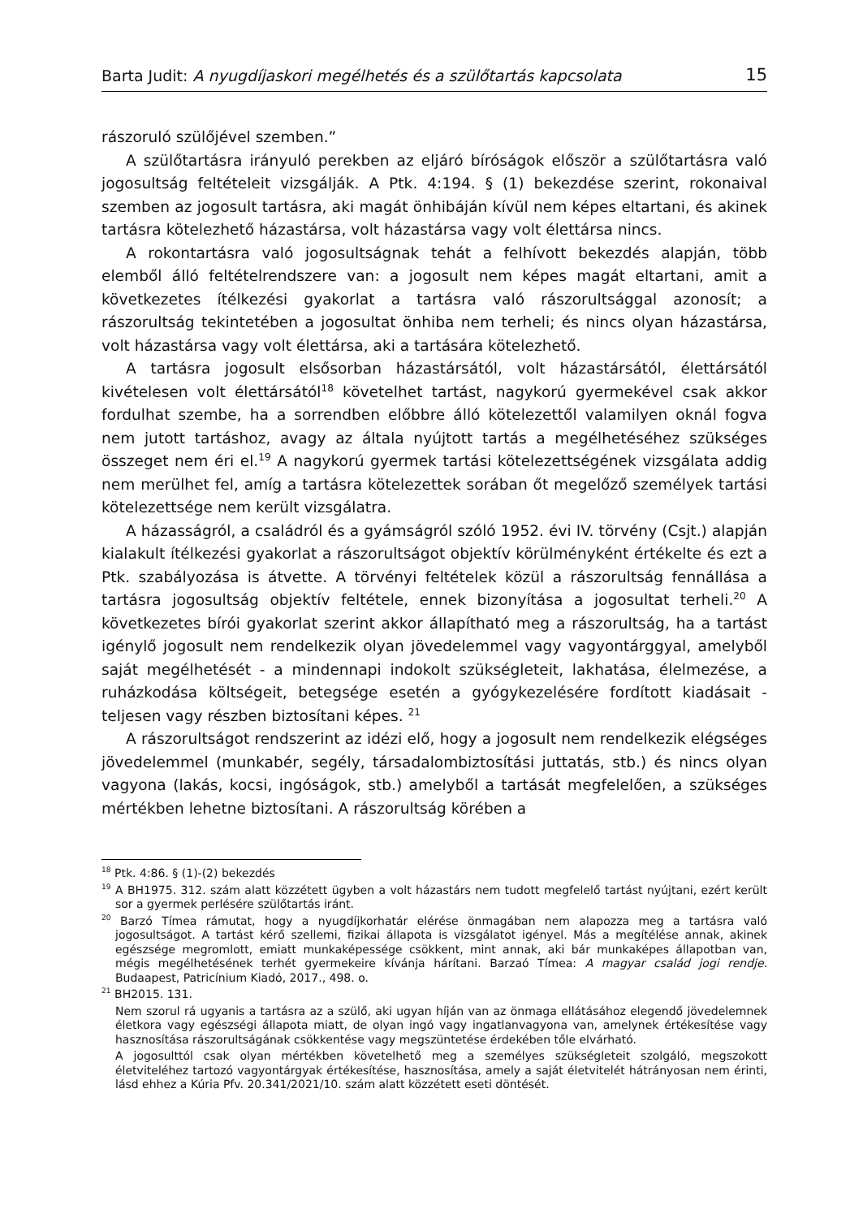Barta Judit: A nyugdíjaskori megélhetés és a szülőtartás kapcsolata 15
rászoruló szülőjével szemben.”
A szülőtartásra irányuló perekben az eljáró bíróságok először a szülőtartásra való jogosultság feltételeit vizsgálják. A Ptk. 4:194. § (1) bekezdése szerint, rokonaival szemben az jogosult tartásra, aki magát önhibáján kívül nem képes eltartani, és akinek tartásra kötelezhető házastársa, volt házastársa vagy volt élettársa nincs.
A rokontartásra való jogosultságnak tehát a felhívott bekezdés alapján, több elemből álló feltételrendszere van: a jogosult nem képes magát eltartani, amit a következetes ítélkezési gyakorlat a tartásra való rászorultsággal azonosít; a rászorultság tekintetében a jogosultat önhiba nem terheli; és nincs olyan házastársa, volt házastársa vagy volt élettársa, aki a tartására kötelezhető.
A tartásra jogosult elsősorban házastársától, volt házastársától, élettársától kivételesen volt élettársától<sup>18</sup> követelhet tartást, nagykorú gyermekével csak akkor fordulhat szembe, ha a sorrendben előbbre álló kötelezettől valamilyen oknál fogva nem jutott tartáshoz, avagy az általa nyújtott tartás a megélhetéséhez szükséges összeget nem éri el.<sup>19</sup> A nagykorú gyermek tartási kötelezettségének vizsgálata addig nem merülhet fel, amíg a tartásra kötelezettek sorában őt megelőző személyek tartási kötelezettsége nem került vizsgálatra.
A házasságról, a családról és a gyámságról szóló 1952. évi IV. törvény (Csjt.) alapján kialakult ítélkezési gyakorlat a rászorultságot objektív körülményként értékelte és ezt a Ptk. szabályozása is átvette. A törvényi feltételek közül a rászorultság fennállása a tartásra jogosultság objektív feltétele, ennek bizonyítása a jogosultat terheli.<sup>20</sup> A következetes bírói gyakorlat szerint akkor állapítható meg a rászorultság, ha a tartást igénylő jogosult nem rendelkezik olyan jövedelemmel vagy vagyontárggyal, amelyből saját megélhetését - a mindennapi indokolt szükségleteit, lakhatása, élelmezése, a ruházkodása költségeit, betegsége esetén a gyógykezelésére fordított kiadásait - teljesen vagy részben biztosítani képes. <sup>21</sup>
A rászorultságot rendszerint az idézi elő, hogy a jogosult nem rendelkezik elégséges jövedelemmel (munkabér, segély, társadalombiztosítási juttatás, stb.) és nincs olyan vagyona (lakás, kocsi, ingóságok, stb.) amelyből a tartását megfelelően, a szükséges mértékben lehetne biztosítani. A rászorultság körében a
<sup>18</sup> Ptk. 4:86. § (1)-(2) bekezdés
<sup>19</sup> A BH1975. 312. szám alatt közzétett ügyben a volt házastárs nem tudott megfelelő tartást nyújtani, ezért került sor a gyermek perlésére szülőtartás iránt.
<sup>20</sup> Barzó Tímea rámutat, hogy a nyugdíjkorhatár elérése önmagában nem alapozza meg a tartásra való jogosultságot. A tartást kérő szellemi, fizikai állapota is vizsgálatot igényel. Más a megítélése annak, akinek egészsége megromlott, emiatt munkaképessége csökkent, mint annak, aki bár munkaképes állapotban van, mégis megélhetésének terhét gyermekeire kívánja hárítani. Barzaó Tímea: A magyar család jogi rendje. Budaapest, Patricínium Kiadó, 2017., 498. o.
<sup>21</sup> BH2015. 131.
Nem szorul rá ugyanis a tartásra az a szülő, aki ugyan híján van az önmaga ellátásához elegendő jövedelemnek életkora vagy egészségi állapota miatt, de olyan ingó vagy ingatlanvagyona van, amelynek értékesítése vagy hasznosítása rászorultságának csökkentése vagy megszüntetése érdekében tőle elvárható.
A jogosulttól csak olyan mértékben követelhető meg a személyes szükségleteit szolgáló, megszokott életviteléhez tartozó vagyontárgyak értékesítése, hasznosítása, amely a saját életvitelét hátrányosan nem érinti, lásd ehhez a Kúria Pfv. 20.341/2021/10. szám alatt közzétett eseti döntését.